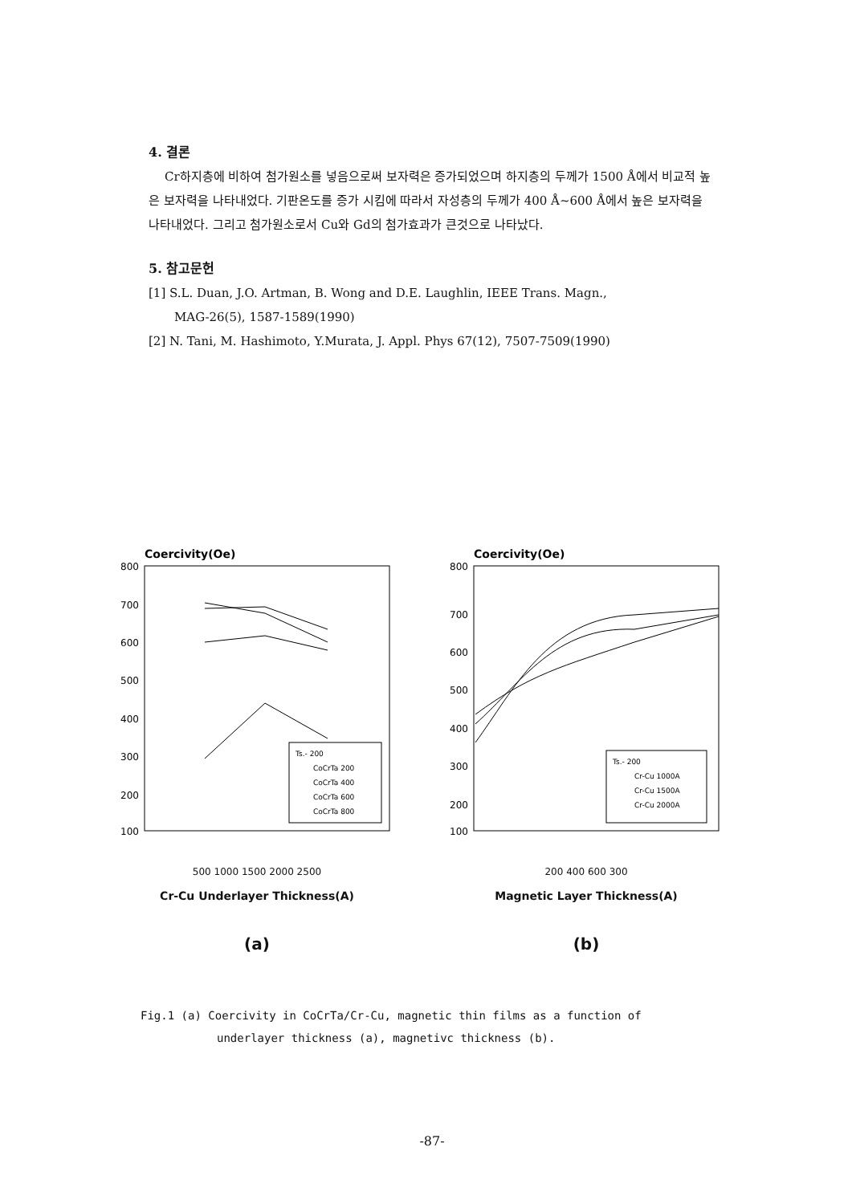4. 결론
Cr하지층에 비하여 첨가원소를 넣음으로써 보자력은 증가되었으며 하지층의 두께가 1500 Å에서 비교적 높은 보자력을 나타내었다. 기판온도를 증가 시킴에 따라서 자성층의 두께가 400 Å~600 Å에서 높은 보자력을 나타내었다. 그리고 첨가원소로서 Cu와 Gd의 첨가효과가 큰것으로 나타났다.
5. 참고문헌
[1] S.L. Duan, J.O. Artman, B. Wong and D.E. Laughlin, IEEE Trans. Magn.,
MAG-26(5), 1587-1589(1990)
[2] N. Tani, M. Hashimoto, Y.Murata, J. Appl. Phys 67(12), 7507-7509(1990)
Coercivity(Oe)
800
700
600
500
400
300
200
100
Ts.- 200
CoCrTa 200
CoCrTa 400
CoCrTa 600
CoCrTa 800
500 1000 1500 2000 2500
Cr-Cu Underlayer Thickness(A)
(a)
Coercivity(Oe)
800
700
600
500
400
300
200
100
Ts.- 200
Cr-Cu 1000A
Cr-Cu 1500A
Cr-Cu 2000A
200 400 600 300
Magnetic Layer Thickness(A)
(b)
Fig.1 (a) Coercivity in CoCrTa/Cr-Cu, magnetic thin films as a function of
underlayer thickness (a), magnetivc thickness (b).
-87-